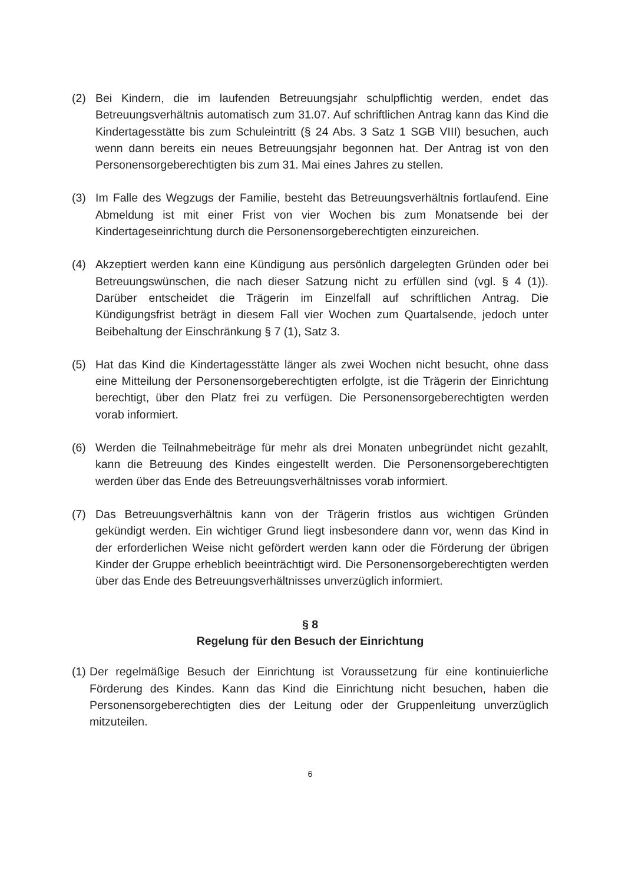(2) Bei Kindern, die im laufenden Betreuungsjahr schulpflichtig werden, endet das Betreuungsverhältnis automatisch zum 31.07. Auf schriftlichen Antrag kann das Kind die Kindertagesstätte bis zum Schuleintritt (§ 24 Abs. 3 Satz 1 SGB VIII) besuchen, auch wenn dann bereits ein neues Betreuungsjahr begonnen hat. Der Antrag ist von den Personensorgeberechtigten bis zum 31. Mai eines Jahres zu stellen.
(3) Im Falle des Wegzugs der Familie, besteht das Betreuungsverhältnis fortlaufend. Eine Abmeldung ist mit einer Frist von vier Wochen bis zum Monatsende bei der Kindertageseinrichtung durch die Personensorgeberechtigten einzureichen.
(4) Akzeptiert werden kann eine Kündigung aus persönlich dargelegten Gründen oder bei Betreuungswünschen, die nach dieser Satzung nicht zu erfüllen sind (vgl. § 4 (1)). Darüber entscheidet die Trägerin im Einzelfall auf schriftlichen Antrag. Die Kündigungsfrist beträgt in diesem Fall vier Wochen zum Quartalsende, jedoch unter Beibehaltung der Einschränkung § 7 (1), Satz 3.
(5) Hat das Kind die Kindertagesstätte länger als zwei Wochen nicht besucht, ohne dass eine Mitteilung der Personensorgeberechtigten erfolgte, ist die Trägerin der Einrichtung berechtigt, über den Platz frei zu verfügen. Die Personensorgeberechtigten werden vorab informiert.
(6) Werden die Teilnahmebeiträge für mehr als drei Monaten unbegründet nicht gezahlt, kann die Betreuung des Kindes eingestellt werden. Die Personensorgeberechtigten werden über das Ende des Betreuungsverhältnisses vorab informiert.
(7) Das Betreuungsverhältnis kann von der Trägerin fristlos aus wichtigen Gründen gekündigt werden. Ein wichtiger Grund liegt insbesondere dann vor, wenn das Kind in der erforderlichen Weise nicht gefördert werden kann oder die Förderung der übrigen Kinder der Gruppe erheblich beeinträchtigt wird. Die Personensorgeberechtigten werden über das Ende des Betreuungsverhältnisses unverzüglich informiert.
§ 8
Regelung für den Besuch der Einrichtung
(1)
Der regelmäßige Besuch der Einrichtung ist Voraussetzung für eine kontinuierliche Förderung des Kindes. Kann das Kind die Einrichtung nicht besuchen, haben die Personensorgeberechtigten dies der Leitung oder der Gruppenleitung unverzüglich mitzuteilen.
6